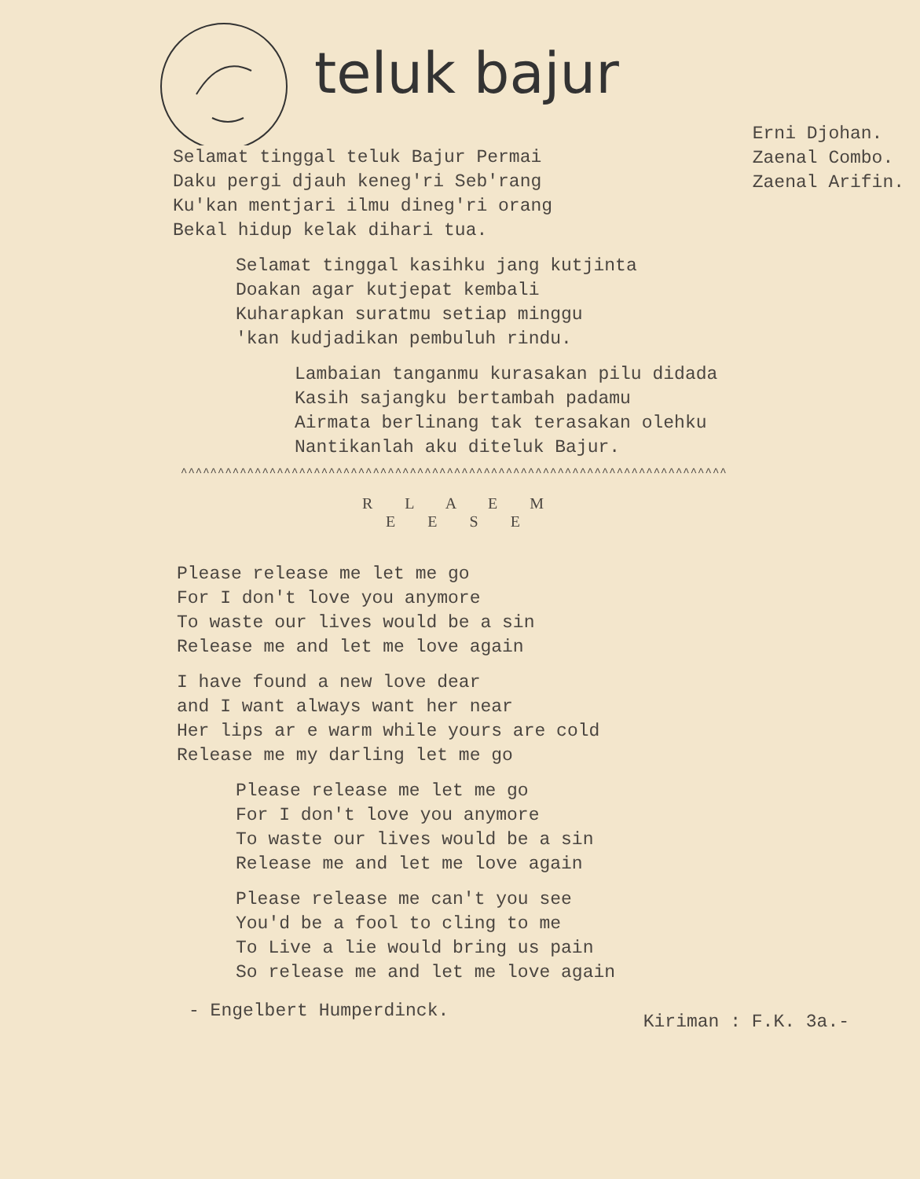teluk bajur
Selamat tinggal teluk Bajur Permai
Daku pergi djauh keneg'ri Seb'rang
Ku'kan mentjari ilmu dineg'ri orang
Bekal hidup kelak dihari tua.
Erni Djohan.
Zaenal Combo.
Zaenal Arifin.
Selamat tinggal kasihku jang kutjinta
Doakan agar kutjepat kembali
Kuharapkan suratmu setiap minggu
'kan kudjadikan pembuluh rindu.
Lambaian tanganmu kurasakan pilu didada
Kasih sajangku bertambah padamu
Airmata berlinang tak terasakan olehku
Nantikanlah aku diteluk Bajur.
^^^^^^^^^^^^^^^^^^^^^^^^^^^^^^^^^^^^^^^^^^^^^^^^^^^^^^^^^^^^^^^^^^^^^^^^^^
R L A E M
E E S E
Please release me let me go
For I don't love you anymore
To waste our lives would be a sin
Release me and let me love again
I have found a new love dear
and I want always want her near
Her lips ar e warm while yours are cold
Release me my darling let me go
Please release me let me go
For I don't love you anymore
To waste our lives would be a sin
Release me and let me love again
Please release me can't you see
You'd be a fool to cling to me
To Live a lie would bring us pain
So release me and let me love again
- Engelbert Humperdinck. Kiriman : F.K. 3a.-